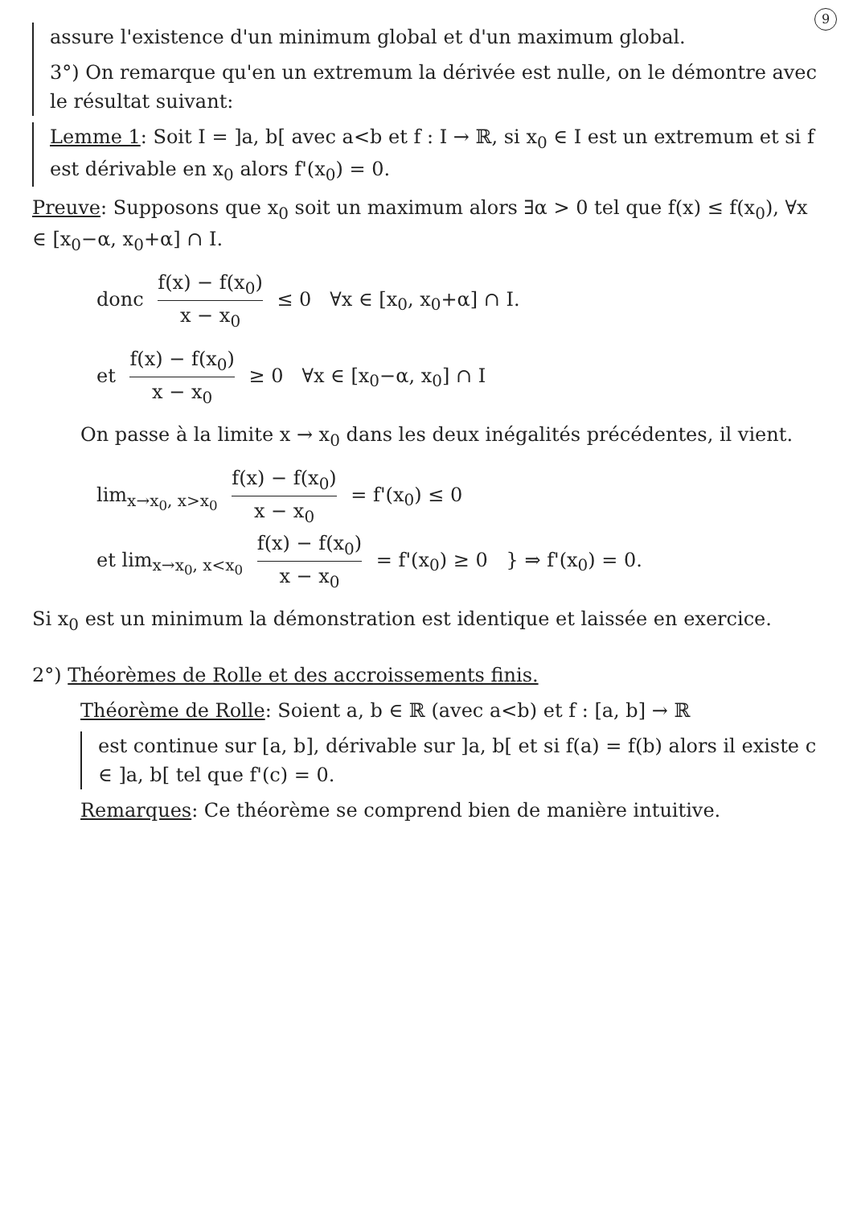9
assure l'existence d'un minimum global et d'un maximum global.
3°) On remarque qu'en un extremum la dérivée est nulle, on le démontre avec le résultat suivant:
Lemme 1: Soit I = ]a, b[ avec a<b et f : I → ℝ, si x<sub>0</sub> ∈ I est un extremum et si f est dérivable en x<sub>0</sub> alors f'(x<sub>0</sub>) = 0.
Preuve: Supposons que x<sub>0</sub> soit un maximum alors ∃α > 0 tel que f(x) ≤ f(x<sub>0</sub>), ∀x ∈ [x<sub>0</sub>−α, x<sub>0</sub>+α] ∩ I.
donc f(x) − f(x<sub>0</sub>) x − x<sub>0</sub> ≤ 0 ∀x ∈ [x<sub>0</sub>, x<sub>0</sub>+α] ∩ I.
et f(x) − f(x<sub>0</sub>) x − x<sub>0</sub> ≥ 0 ∀x ∈ [x<sub>0</sub>−α, x<sub>0</sub>] ∩ I
On passe à la limite x → x<sub>0</sub> dans les deux inégalités précédentes, il vient.
lim<sub>x→x<sub>0</sub>, x>x<sub>0</sub></sub> f(x) − f(x<sub>0</sub>) x − x<sub>0</sub> = f'(x<sub>0</sub>) ≤ 0
et lim<sub>x→x<sub>0</sub>, x<x<sub>0</sub></sub> f(x) − f(x<sub>0</sub>) x − x<sub>0</sub> = f'(x<sub>0</sub>) ≥ 0 } ⇒ f'(x<sub>0</sub>) = 0.
Si x<sub>0</sub> est un minimum la démonstration est identique et laissée en exercice.
2°) Théorèmes de Rolle et des accroissements finis.
Théorème de Rolle: Soient a, b ∈ ℝ (avec a<b) et f : [a, b] → ℝ
est continue sur [a, b], dérivable sur ]a, b[ et si f(a) = f(b) alors il existe c ∈ ]a, b[ tel que f'(c) = 0.
Remarques: Ce théorème se comprend bien de manière intuitive.